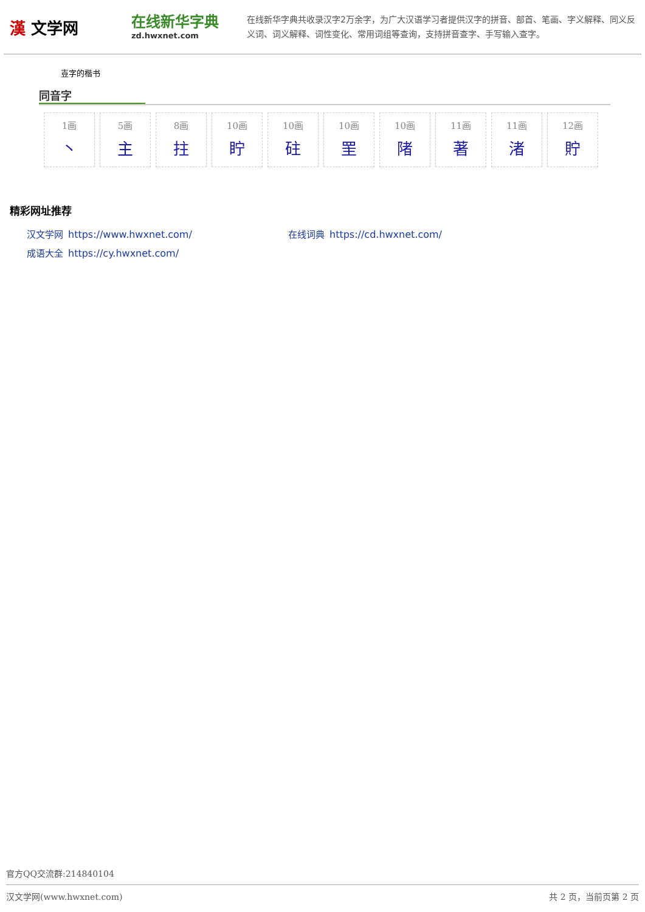漢 文学网
在线新华字典
zd.hwxnet.com
在线新华字典共收录汉字2万余字，为广大汉语学习者提供汉字的拼音、部首、笔画、字义解释、同义反义词、词义解释、词性变化、常用词组等查询，支持拼音查字、手写输入查字。
壴字的楷书
同音字
| 1画 丶 | 5画 主 | 8画 拄 | 10画 眝 | 10画 砫 | 10画 罜 | 10画 陼 | 11画 著 | 11画 渚 | 12画 貯 |
精彩网址推荐
汉文学网 https://www.hwxnet.com/
在线词典 https://cd.hwxnet.com/
成语大全 https://cy.hwxnet.com/
官方QQ交流群:214840104
汉文学网(www.hwxnet.com) 共 2 页，当前页第 2 页